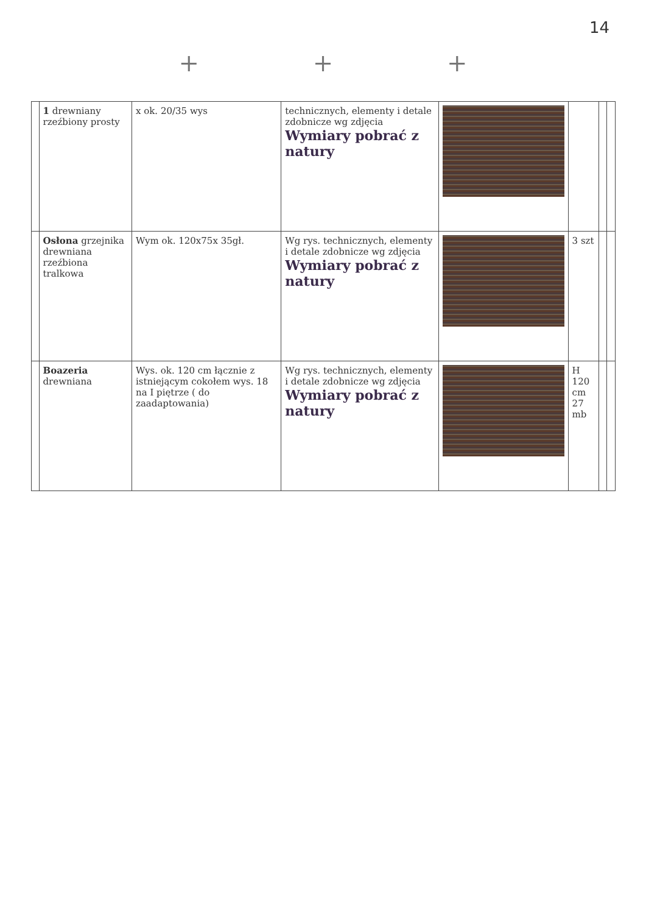14
+ + +
| | 1 drewniany rzeźbiony prosty | x ok. 20/35 wys | technicznych, elementy i detale zdobnicze wg zdjęcia Wymiary pobrać z natury | | | | |
| | Osłona grzejnika drewniana rzeźbiona tralkowa | Wym ok. 120x75x 35gł. | Wg rys. technicznych, elementy i detale zdobnicze wg zdjęcia Wymiary pobrać z natury | | 3 szt | | |
| | Boazeria drewniana | Wys. ok. 120 cm łącznie z istniejącym cokołem wys. 18 na I piętrze ( do zaadaptowania) | Wg rys. technicznych, elementy i detale zdobnicze wg zdjęcia Wymiary pobrać z natury | | H 120 cm 27 mb | | |